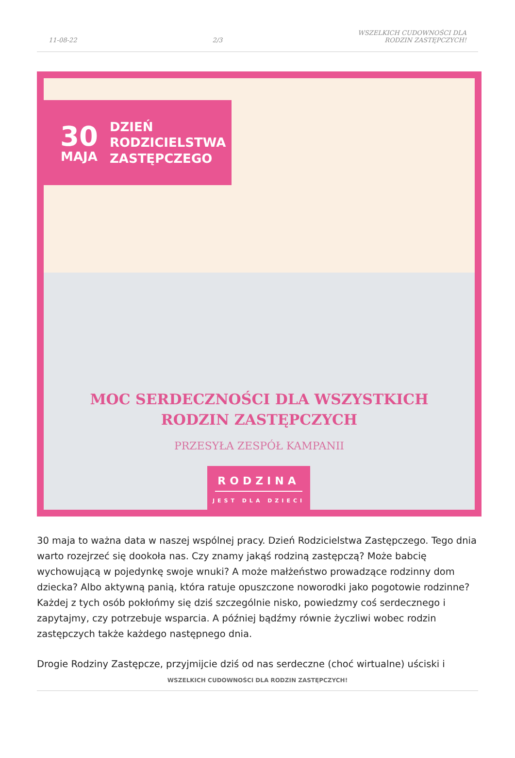11-08-22 2/3 WSZELKICH CUDOWNOŚCI DLA
RODZIN ZASTĘPCZYCH!
30
MAJA
DZIEŃ
RODZICIELSTWA
ZASTĘPCZEGO
MOC SERDECZNOŚCI DLA WSZYSTKICH
RODZIN ZASTĘPCZYCH
PRZESYŁA ZESPÓŁ KAMPANII
RODZINA
JEST DLA DZIECI
30 maja to ważna data w naszej wspólnej pracy. Dzień Rodzicielstwa Zastępczego. Tego dnia warto rozejrzeć się dookoła nas. Czy znamy jakąś rodziną zastępczą? Może babcię wychowującą w pojedynkę swoje wnuki? A może małżeństwo prowadzące rodzinny dom dziecka? Albo aktywną panią, która ratuje opuszczone noworodki jako pogotowie rodzinne? Każdej z tych osób pokłońmy się dziś szczególnie nisko, powiedzmy coś serdecznego i zapytajmy, czy potrzebuje wsparcia. A później bądźmy równie życzliwi wobec rodzin zastępczych także każdego następnego dnia.
Drogie Rodziny Zastępcze, przyjmijcie dziś od nas serdeczne (choć wirtualne) uściski i
WSZELKICH CUDOWNOŚCI DLA RODZIN ZASTĘPCZYCH!